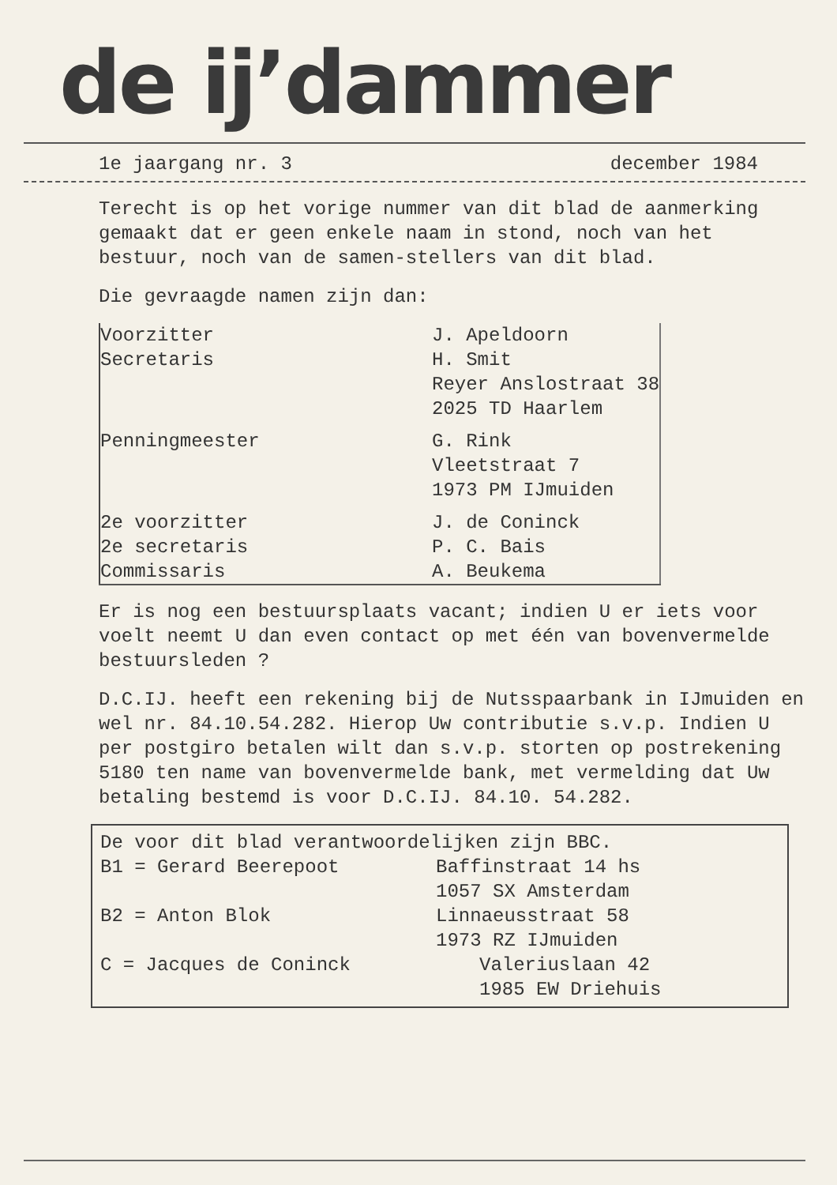de ij’dammer
1e jaargang nr. 3 december 1984
Terecht is op het vorige nummer van dit blad de aanmerking gemaakt dat er geen enkele naam in stond, noch van het bestuur, noch van de samen-stellers van dit blad.
Die gevraagde namen zijn dan:
| Voorzitter | J. Apeldoorn |
| Secretaris | H. Smit Reyer Anslostraat 38 2025 TD Haarlem |
| Penningmeester | G. Rink Vleetstraat 7 1973 PM IJmuiden |
| 2e voorzitter | J. de Coninck |
| 2e secretaris | P. C. Bais |
| Commissaris | A. Beukema |
Er is nog een bestuursplaats vacant; indien U er iets voor voelt neemt U dan even contact op met één van bovenvermelde bestuursleden ?
D.C.IJ. heeft een rekening bij de Nutsspaarbank in IJmuiden en wel nr. 84.10.54.282. Hierop Uw contributie s.v.p. Indien U per postgiro betalen wilt dan s.v.p. storten op postrekening 5180 ten name van bovenvermelde bank, met vermelding dat Uw betaling bestemd is voor D.C.IJ. 84.10. 54.282.
De voor dit blad verantwoordelijken zijn BBC.
| B1 = Gerard Beerepoot | Baffinstraat 14 hs 1057 SX Amsterdam |
| B2 = Anton Blok | Linnaeusstraat 58 1973 RZ IJmuiden |
| C = Jacques de Coninck | Valeriuslaan 42 1985 EW Driehuis |